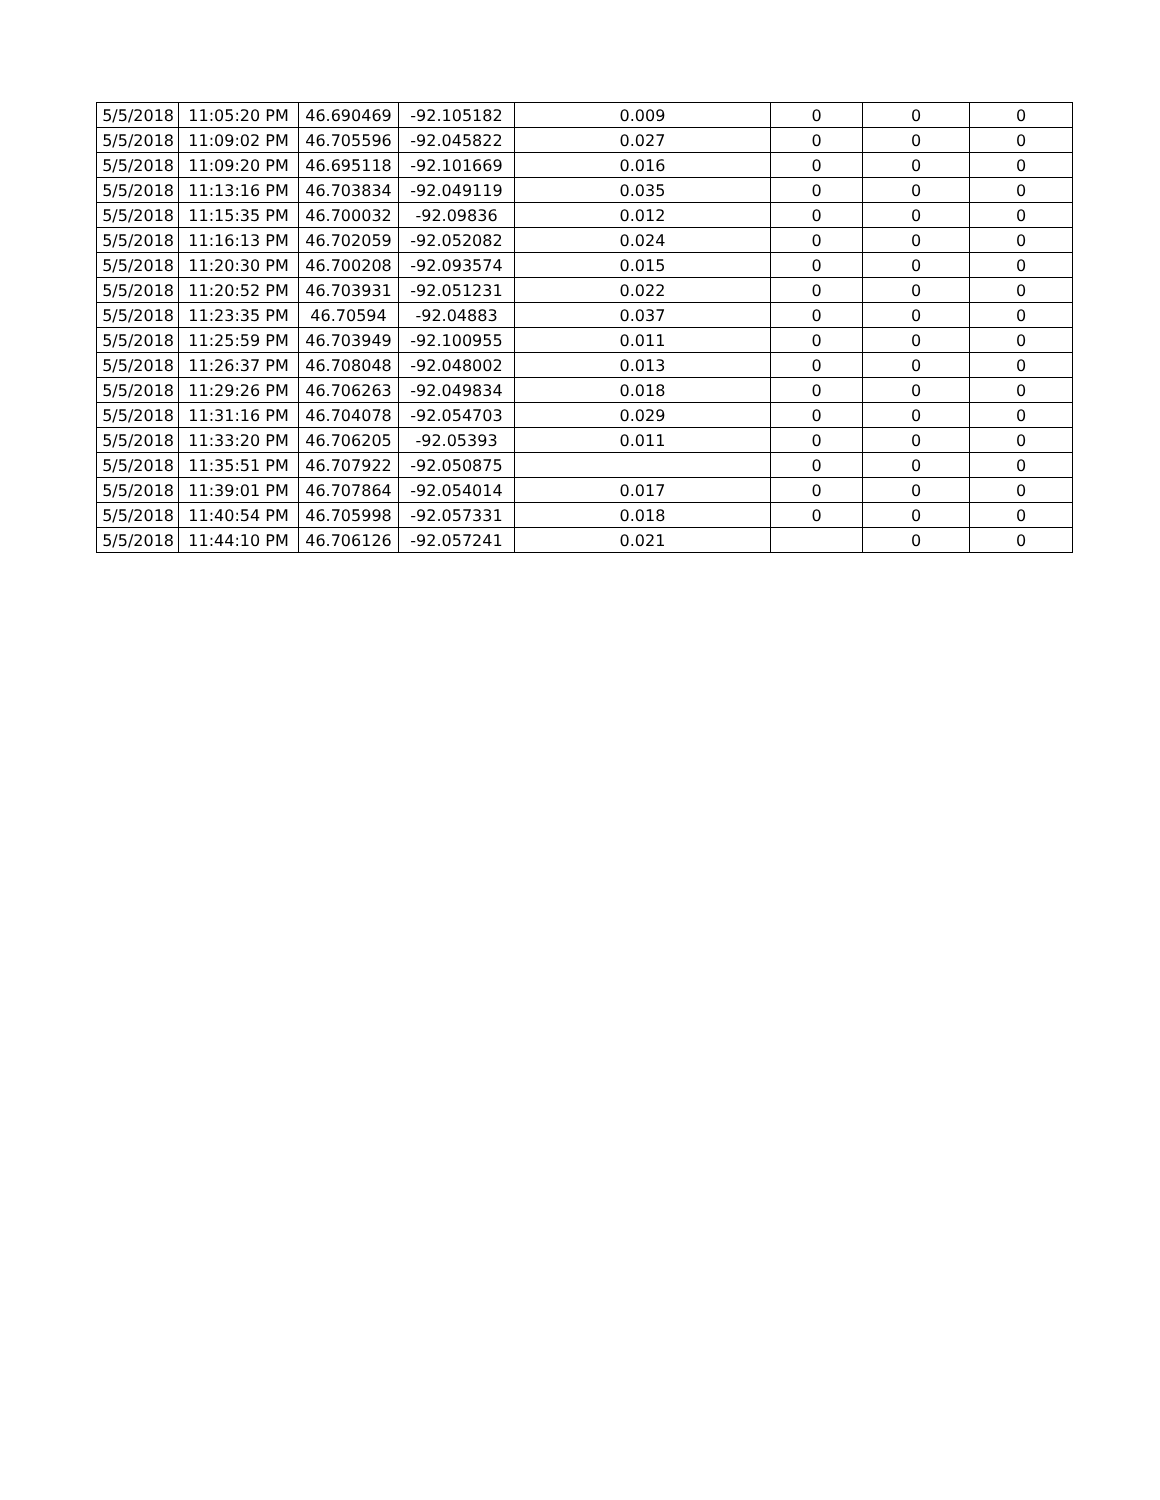| 5/5/2018 | 11:05:20 PM | 46.690469 | -92.105182 | 0.009 | 0 | 0 | 0 |
| 5/5/2018 | 11:09:02 PM | 46.705596 | -92.045822 | 0.027 | 0 | 0 | 0 |
| 5/5/2018 | 11:09:20 PM | 46.695118 | -92.101669 | 0.016 | 0 | 0 | 0 |
| 5/5/2018 | 11:13:16 PM | 46.703834 | -92.049119 | 0.035 | 0 | 0 | 0 |
| 5/5/2018 | 11:15:35 PM | 46.700032 | -92.09836 | 0.012 | 0 | 0 | 0 |
| 5/5/2018 | 11:16:13 PM | 46.702059 | -92.052082 | 0.024 | 0 | 0 | 0 |
| 5/5/2018 | 11:20:30 PM | 46.700208 | -92.093574 | 0.015 | 0 | 0 | 0 |
| 5/5/2018 | 11:20:52 PM | 46.703931 | -92.051231 | 0.022 | 0 | 0 | 0 |
| 5/5/2018 | 11:23:35 PM | 46.70594 | -92.04883 | 0.037 | 0 | 0 | 0 |
| 5/5/2018 | 11:25:59 PM | 46.703949 | -92.100955 | 0.011 | 0 | 0 | 0 |
| 5/5/2018 | 11:26:37 PM | 46.708048 | -92.048002 | 0.013 | 0 | 0 | 0 |
| 5/5/2018 | 11:29:26 PM | 46.706263 | -92.049834 | 0.018 | 0 | 0 | 0 |
| 5/5/2018 | 11:31:16 PM | 46.704078 | -92.054703 | 0.029 | 0 | 0 | 0 |
| 5/5/2018 | 11:33:20 PM | 46.706205 | -92.05393 | 0.011 | 0 | 0 | 0 |
| 5/5/2018 | 11:35:51 PM | 46.707922 | -92.050875 | | 0 | 0 | 0 |
| 5/5/2018 | 11:39:01 PM | 46.707864 | -92.054014 | 0.017 | 0 | 0 | 0 |
| 5/5/2018 | 11:40:54 PM | 46.705998 | -92.057331 | 0.018 | 0 | 0 | 0 |
| 5/5/2018 | 11:44:10 PM | 46.706126 | -92.057241 | 0.021 | | 0 | 0 |